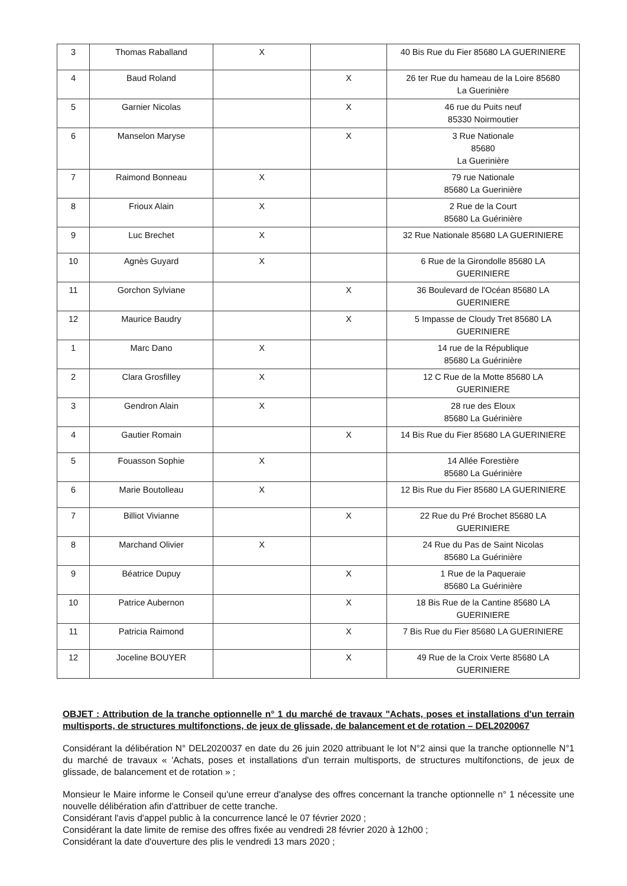| 3 | Thomas Raballand | X | | 40 Bis Rue du Fier 85680 LA GUERINIERE |
| 4 | Baud Roland | | X | 26 ter Rue du hameau de la Loire 85680 La Guerinière |
| 5 | Garnier Nicolas | | X | 46 rue du Puits neuf 85330 Noirmoutier |
| 6 | Manselon Maryse | | X | 3 Rue Nationale 85680 La Guerinière |
| 7 | Raimond Bonneau | X | | 79 rue Nationale 85680 La Guerinière |
| 8 | Frioux Alain | X | | 2 Rue de la Court 85680 La Guérinière |
| 9 | Luc Brechet | X | | 32 Rue Nationale 85680 LA GUERINIERE |
| 10 | Agnès Guyard | X | | 6 Rue de la Girondolle 85680 LA GUERINIERE |
| 11 | Gorchon Sylviane | | X | 36 Boulevard de l'Océan 85680 LA GUERINIERE |
| 12 | Maurice Baudry | | X | 5 Impasse de Cloudy Tret 85680 LA GUERINIERE |
| 1 | Marc Dano | X | | 14 rue de la République 85680 La Guérinière |
| 2 | Clara Grosfilley | X | | 12 C Rue de la Motte 85680 LA GUERINIERE |
| 3 | Gendron Alain | X | | 28 rue des Eloux 85680 La Guérinière |
| 4 | Gautier Romain | | X | 14 Bis Rue du Fier 85680 LA GUERINIERE |
| 5 | Fouasson Sophie | X | | 14 Allée Forestière 85680 La Guérinière |
| 6 | Marie Boutolleau | X | | 12 Bis Rue du Fier 85680 LA GUERINIERE |
| 7 | Billiot Vivianne | | X | 22 Rue du Pré Brochet 85680 LA GUERINIERE |
| 8 | Marchand Olivier | X | | 24 Rue du Pas de Saint Nicolas 85680 La Guérinière |
| 9 | Béatrice Dupuy | | X | 1 Rue de la Paqueraie 85680 La Guérinière |
| 10 | Patrice Aubernon | | X | 18 Bis Rue de la Cantine 85680 LA GUERINIERE |
| 11 | Patricia Raimond | | X | 7 Bis Rue du Fier 85680 LA GUERINIERE |
| 12 | Joceline BOUYER | | X | 49 Rue de la Croix Verte 85680 LA GUERINIERE |
OBJET : Attribution de la tranche optionnelle n° 1 du marché de travaux "Achats, poses et installations d'un terrain multisports, de structures multifonctions, de jeux de glissade, de balancement et de rotation – DEL2020067
Considérant la délibération N° DEL2020037 en date du 26 juin 2020 attribuant le lot N°2 ainsi que la tranche optionnelle N°1 du marché de travaux « 'Achats, poses et installations d'un terrain multisports, de structures multifonctions, de jeux de glissade, de balancement et de rotation » ;
Monsieur le Maire informe le Conseil qu'une erreur d'analyse des offres concernant la tranche optionnelle n° 1 nécessite une nouvelle délibération afin d'attribuer de cette tranche.
Considérant l'avis d'appel public à la concurrence lancé le 07 février 2020 ;
Considérant la date limite de remise des offres fixée au vendredi 28 février 2020 à 12h00 ;
Considérant la date d'ouverture des plis le vendredi 13 mars 2020 ;